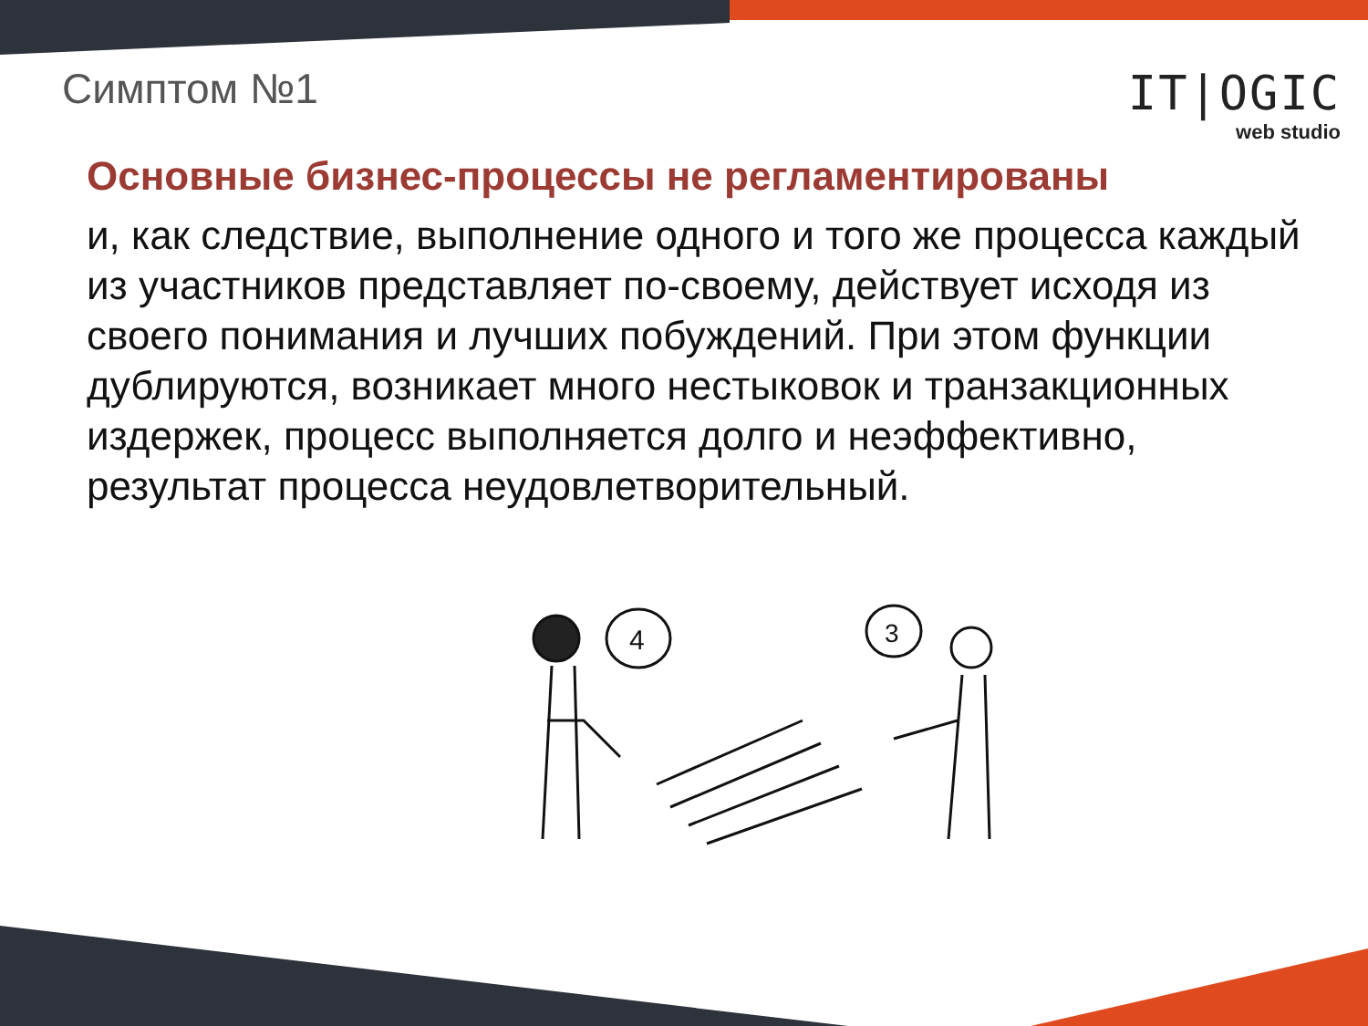Симптом №1
IT|OGIC
web studio
Основные бизнес-процессы не регламентированы
и, как следствие, выполнение одного и того же процесса каждый из участников представляет по-своему, действует исходя из своего понимания и лучших побуждений. При этом функции дублируются, возникает много нестыковок и транзакционных издержек, процесс выполняется долго и неэффективно, результат процесса неудовлетворительный.
4
3